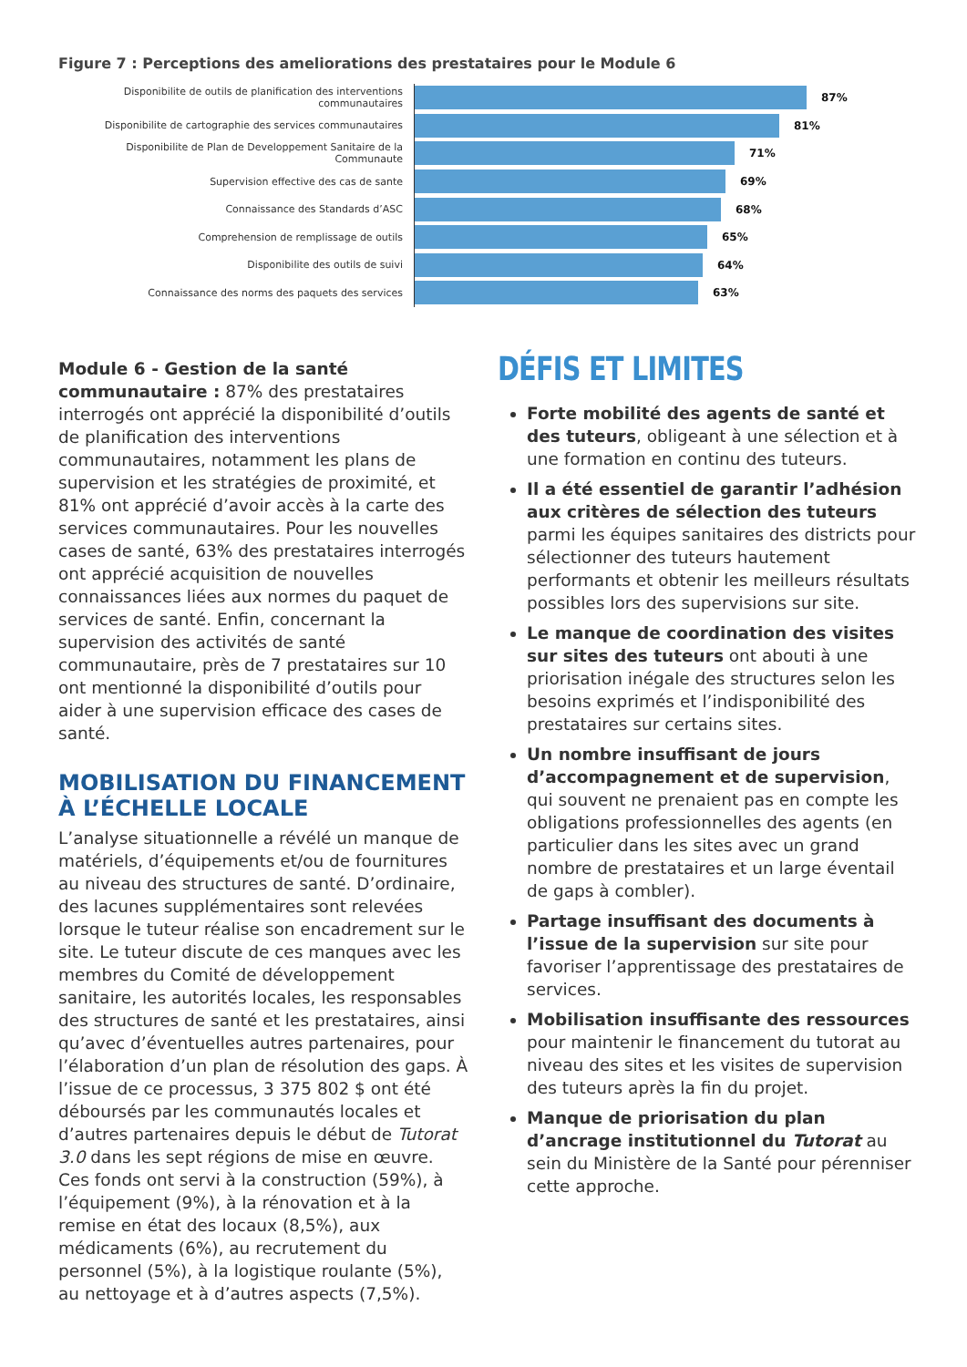Figure 7 : Perceptions des ameliorations des prestataires pour le Module 6
Disponibilite de outils de planification des interventions communautaires
87%
Disponibilite de cartographie des services communautaires
81%
Disponibilite de Plan de Developpement Sanitaire de la Communaute
71%
Supervision effective des cas de sante
69%
Connaissance des Standards d’ASC
68%
Comprehension de remplissage de outils
65%
Disponibilite des outils de suivi
64%
Connaissance des norms des paquets des services
63%
Module 6 - Gestion de la santé communautaire : 87% des prestataires interrogés ont apprécié la disponibilité d’outils de planification des interventions communautaires, notamment les plans de supervision et les stratégies de proximité, et 81% ont apprécié d’avoir accès à la carte des services communautaires. Pour les nouvelles cases de santé, 63% des prestataires interrogés ont apprécié acquisition de nouvelles connaissances liées aux normes du paquet de services de santé. Enfin, concernant la supervision des activités de santé communautaire, près de 7 prestataires sur 10 ont mentionné la disponibilité d’outils pour aider à une supervision efficace des cases de santé.
MOBILISATION DU FINANCEMENT À L’ÉCHELLE LOCALE
L’analyse situationnelle a révélé un manque de matériels, d’équipements et/ou de fournitures au niveau des structures de santé. D’ordinaire, des lacunes supplémentaires sont relevées lorsque le tuteur réalise son encadrement sur le site. Le tuteur discute de ces manques avec les membres du Comité de développement sanitaire, les autorités locales, les responsables des structures de santé et les prestataires, ainsi qu’avec d’éventuelles autres partenaires, pour l’élaboration d’un plan de résolution des gaps. À l’issue de ce processus, 3 375 802 $ ont été déboursés par les communautés locales et d’autres partenaires depuis le début de Tutorat 3.0 dans les sept régions de mise en œuvre. Ces fonds ont servi à la construction (59%), à l’équipement (9%), à la rénovation et à la remise en état des locaux (8,5%), aux médicaments (6%), au recrutement du personnel (5%), à la logistique roulante (5%), au nettoyage et à d’autres aspects (7,5%).
DÉFIS ET LIMITES
Forte mobilité des agents de santé et des tuteurs, obligeant à une sélection et à une formation en continu des tuteurs.
Il a été essentiel de garantir l’adhésion aux critères de sélection des tuteurs parmi les équipes sanitaires des districts pour sélectionner des tuteurs hautement performants et obtenir les meilleurs résultats possibles lors des supervisions sur site.
Le manque de coordination des visites sur sites des tuteurs ont abouti à une priorisation inégale des structures selon les besoins exprimés et l’indisponibilité des prestataires sur certains sites.
Un nombre insuffisant de jours d’accompagnement et de supervision, qui souvent ne prenaient pas en compte les obligations professionnelles des agents (en particulier dans les sites avec un grand nombre de prestataires et un large éventail de gaps à combler).
Partage insuffisant des documents à l’issue de la supervision sur site pour favoriser l’apprentissage des prestataires de services.
Mobilisation insuffisante des ressources pour maintenir le financement du tutorat au niveau des sites et les visites de supervision des tuteurs après la fin du projet.
Manque de priorisation du plan d’ancrage institutionnel du Tutorat au sein du Ministère de la Santé pour pérenniser cette approche.